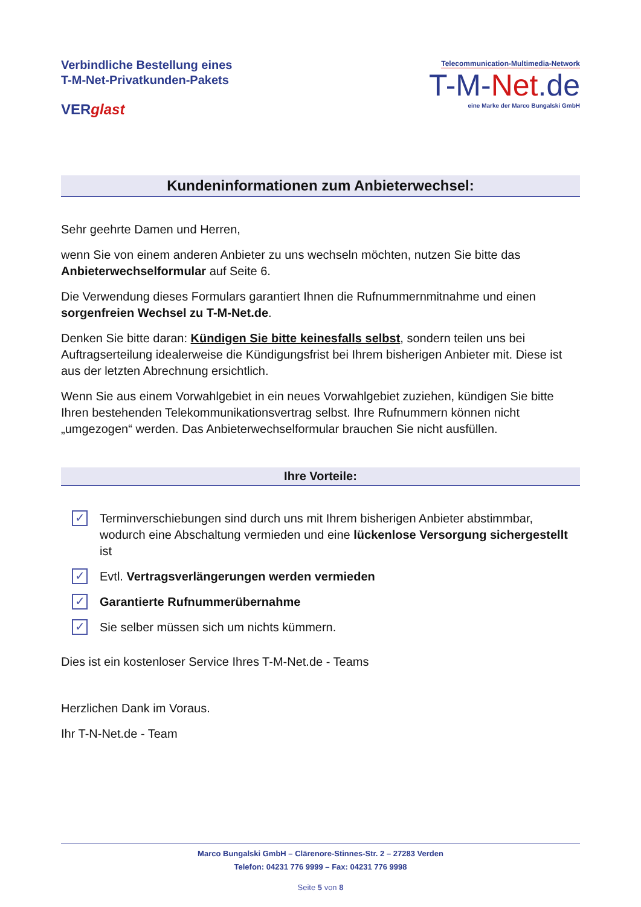Verbindliche Bestellung eines
T-M-Net-Privatkunden-Pakets
VERglast
Telecommunication-Multimedia-Network
T-M-Net.de
eine Marke der Marco Bungalski GmbH
Kundeninformationen zum Anbieterwechsel:
Sehr geehrte Damen und Herren,
wenn Sie von einem anderen Anbieter zu uns wechseln möchten, nutzen Sie bitte das Anbieterwechselformular auf Seite 6.
Die Verwendung dieses Formulars garantiert Ihnen die Rufnummernmitnahme und einen sorgenfreien Wechsel zu T-M-Net.de.
Denken Sie bitte daran: Kündigen Sie bitte keinesfalls selbst, sondern teilen uns bei Auftragserteilung idealerweise die Kündigungsfrist bei Ihrem bisherigen Anbieter mit. Diese ist aus der letzten Abrechnung ersichtlich.
Wenn Sie aus einem Vorwahlgebiet in ein neues Vorwahlgebiet zuziehen, kündigen Sie bitte Ihren bestehenden Telekommunikationsvertrag selbst. Ihre Rufnummern können nicht „umgezogen“ werden. Das Anbieterwechselformular brauchen Sie nicht ausfüllen.
Ihre Vorteile:
✓ Terminverschiebungen sind durch uns mit Ihrem bisherigen Anbieter abstimmbar, wodurch eine Abschaltung vermieden und eine lückenlose Versorgung sichergestellt ist
✓ Evtl. Vertragsverlängerungen werden vermieden
✓ Garantierte Rufnummerübernahme
✓ Sie selber müssen sich um nichts kümmern.
Dies ist ein kostenloser Service Ihres T-M-Net.de - Teams
Herzlichen Dank im Voraus.
Ihr T-N-Net.de - Team
Marco Bungalski GmbH – Clärenore-Stinnes-Str. 2 – 27283 Verden
Telefon: 04231 776 9999 – Fax: 04231 776 9998
Seite 5 von 8